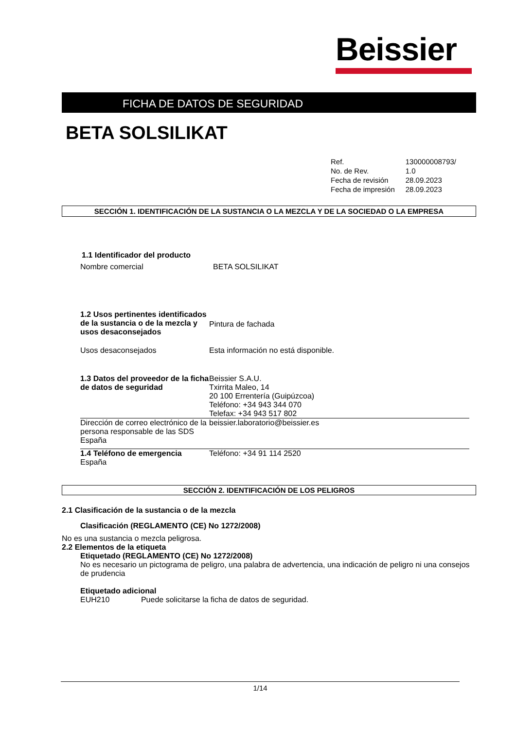Beissier
FICHA DE DATOS DE SEGURIDAD
BETA SOLSILIKAT
| Ref. | 130000008793/ |
| No. de Rev. | 1.0 |
| Fecha de revisión | 28.09.2023 |
| Fecha de impresión | 28.09.2023 |
SECCIÓN 1. IDENTIFICACIÓN DE LA SUSTANCIA O LA MEZCLA Y DE LA SOCIEDAD O LA EMPRESA
| 1.1 Identificador del producto | |
| Nombre comercial | BETA SOLSILIKAT |
| 1.2 Usos pertinentes identificados de la sustancia o de la mezcla y usos desaconsejados | Pintura de fachada |
| Usos desaconsejados | Esta información no está disponible. |
| 1.3 Datos del proveedor de la ficha de datos de seguridad | Beissier S.A.U. Txirrita Maleo, 14 20 100 Errentería (Guipúzcoa) Teléfono: +34 943 344 070 Telefax: +34 943 517 802 |
| Dirección de correo electrónico de la persona responsable de las SDS España | beissier.laboratorio@beissier.es |
| 1.4 Teléfono de emergencia España | Teléfono: +34 91 114 2520 |
SECCIÓN 2. IDENTIFICACIÓN DE LOS PELIGROS
2.1 Clasificación de la sustancia o de la mezcla
Clasificación (REGLAMENTO (CE) No 1272/2008)
No es una sustancia o mezcla peligrosa.
2.2 Elementos de la etiqueta
Etiquetado (REGLAMENTO (CE) No 1272/2008)
No es necesario un pictograma de peligro, una palabra de advertencia, una indicación de peligro ni una consejos de prudencia
Etiquetado adicional
EUH210 Puede solicitarse la ficha de datos de seguridad.
1/14